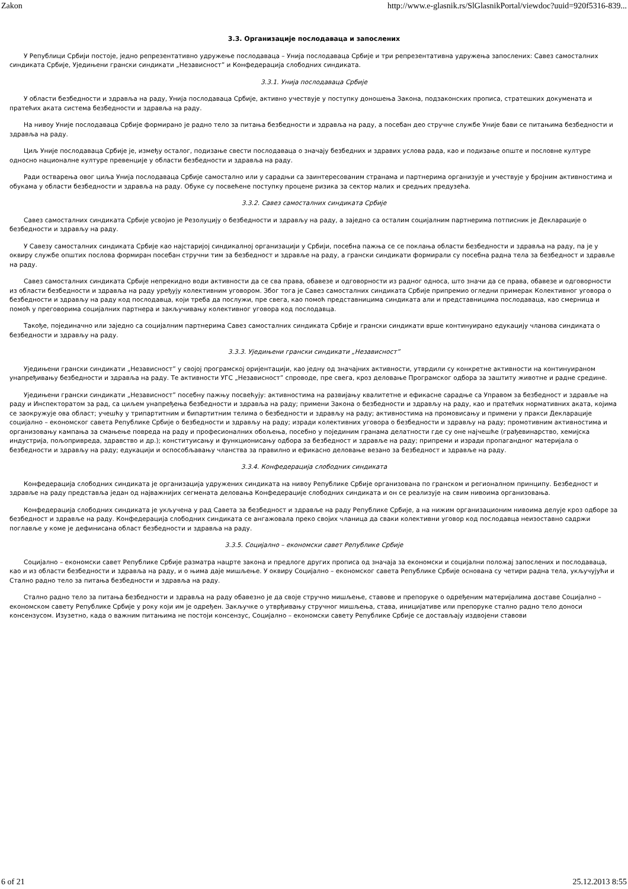Zakon http://www.e-glasnik.rs/SlGlasnikPortal/viewdoc?uuid=920f5316-839...
3.3. Организације послодаваца и запослених
У Републици Србији постоје, једно репрезентативно удружење послодаваца – Унија послодаваца Србије и три репрезентативна удружења запослених: Савез самосталних синдиката Србије, Уједињени грански синдикати „Независност” и Конфедерација слободних синдиката.
3.3.1. Унија послодаваца Србије
У области безбедности и здравља на раду, Унија послодаваца Србије, активно учествује у поступку доношења Закона, подзаконских прописа, стратешких докумената и пратећих аката система безбедности и здравља на раду.
На нивоу Уније послодаваца Србије формирано је радно тело за питања безбедности и здравља на раду, а посебан део стручне службе Уније бави се питањима безбедности и здравља на раду.
Циљ Уније послодаваца Србије је, између осталог, подизање свести послодаваца о значају безбедних и здравих услова рада, као и подизање опште и пословне културе односно националне културе превенције у области безбедности и здравља на раду.
Ради остварења овог циља Унија послодаваца Србије самостално или у сарадњи са заинтересованим странама и партнерима организује и учествује у бројним активностима и обукама у области безбедности и здравља на раду. Обуке су посвећене поступку процене ризика за сектор малих и средњих предузећа.
3.3.2. Савез самосталних синдиката Србије
Савез самосталних синдиката Србије усвојио је Резолуцију о безбедности и здрављу на раду, а заједно са осталим социјалним партнерима потписник је Декларације о безбедности и здрављу на раду.
У Савезу самосталних синдиката Србије као најстаријој синдикалној организацији у Србији, посебна пажња се се поклања области безбедности и здравља на раду, па је у оквиру службе општих послова формиран посебан стручни тим за безбедност и здравље на раду, а грански синдикати формирали су посебна радна тела за безбедност и здравље на раду.
Савез самосталних синдиката Србије непрекидно води активности да се сва права, обавезе и одговорности из радног односа, што значи да се права, обавезе и одговорности из области безбедности и здравља на раду уређују колективним уговором. Због тога је Савез самосталних синдиката Србије припремио огледни примерак Колективног уговора о безбедности и здрављу на раду код послодавца, који треба да послужи, пре свега, као помоћ представницима синдиката али и представницима послодаваца, као смерница и помоћ у преговорима социјалних партнера и закључивању колективног уговора код послодавца.
Такође, појединачно или заједно са социјалним партнерима Савез самосталних синдиката Србије и грански синдикати врше континуирано едукацију чланова синдиката о безбедности и здрављу на раду.
3.3.3. Уједињени грански синдикати „Независност”
Уједињени грански синдикати „Независност” у својој програмској оријентацији, као једну од значајних активности, утврдили су конкретне активности на континуираном унапређивању безбедности и здравља на раду. Те активности УГС „Независност” спроводе, пре свега, кроз деловање Програмског одбора за заштиту животне и радне средине.
Уједињени грански синдикати „Независност” посебну пажњу посвећују: активностима на развијању квалитетне и ефикасне сарадње са Управом за безбедност и здравље на раду и Инспекторатом за рад, са циљем унапређења безбедности и здравља на раду; примени Закона о безбедности и здрављу на раду, као и пратећих нормативних аката, којима се заокружује ова област; учешћу у трипартитним и бипартитним телима о безбедности и здрављу на раду; активностима на промовисању и примени у пракси Декларације социјално – економског савета Републике Србије о безбедности и здрављу на раду; изради колективних уговора о безбедности и здрављу на раду; промотивним активностима и организовању кампања за смањење повреда на раду и професионалних обољења, посебно у појединим гранама делатности где су оне најчешће (грађевинарство, хемијска индустрија, пољопривреда, здравство и др.); конституисању и функционисању одбора за безбедност и здравље на раду; припреми и изради пропагандног материјала о безбедности и здрављу на раду; едукацији и оспособљавању чланства за правилно и ефикасно деловање везано за безбедност и здравље на раду.
3.3.4. Конфедерација слободних синдиката
Конфедерација слободних синдиката је организација удружених синдиката на нивоу Републике Србије организована по гранском и регионалном принципу. Безбедност и здравље на раду представља један од најважнијих сегмената деловања Конфедерације слободних синдиката и он се реализује на свим нивоима организовања.
Конфедерација слободних синдиката је укључена у рад Савета за безбедност и здравље на раду Републике Србије, а на нижим организационим нивоима делује кроз одборе за безбедност и здравље на раду. Конфедерација слободних синдиката се ангажовала преко својих чланица да сваки колективни уговор код послодавца неизоставно садржи поглавље у коме је дефинисана област безбедности и здравља на раду.
3.3.5. Социјално – економски савет Републике Србије
Социјално – економски савет Републике Србије разматра нацрте закона и предлоге других прописа од значаја за економски и социјални положај запослених и послодаваца, као и из области безбедности и здравља на раду, и о њима даје мишљење. У оквиру Социјално – економског савета Републике Србије основана су четири радна тела, укључујући и Стално радно тело за питања безбедности и здравља на раду.
Стално радно тело за питања безбедности и здравља на раду обавезно је да своје стручно мишљење, ставове и препоруке о одређеним материјалима доставе Социјално – економском савету Републике Србије у року који им је одређен. Закључке о утврђивању стручног мишљења, става, иницијативе или препоруке стално радно тело доноси консензусом. Изузетно, када о важним питањима не постоји консензус, Социјално – економски савету Републике Србије се достављају издвојени ставови
6 of 21 25.12.2013 8:55